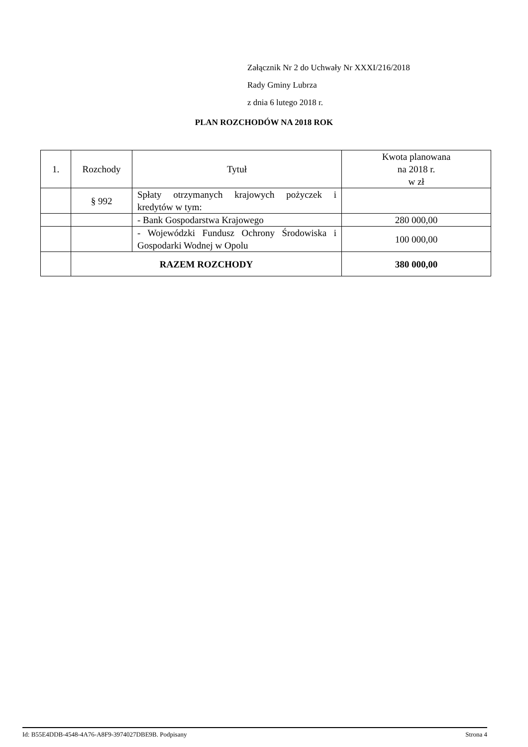Załącznik Nr 2 do Uchwały Nr XXXI/216/2018
Rady Gminy Lubrza
z dnia 6 lutego 2018 r.
PLAN ROZCHODÓW NA 2018 ROK
| 1. | Rozchody | Tytuł | Kwota planowana na 2018 r. w zł |
| --- | --- | --- | --- |
| | § 992 | Spłaty otrzymanych krajowych pożyczek i kredytów w tym: | |
| | | - Bank Gospodarstwa Krajowego | 280 000,00 |
| | | - Wojewódzki Fundusz Ochrony Środowiska i Gospodarki Wodnej w Opolu | 100 000,00 |
| | RAZEM ROZCHODY | | 380 000,00 |
Id: B55E4DDB-4548-4A76-A8F9-3974027DBE9B. Podpisany Strona 4